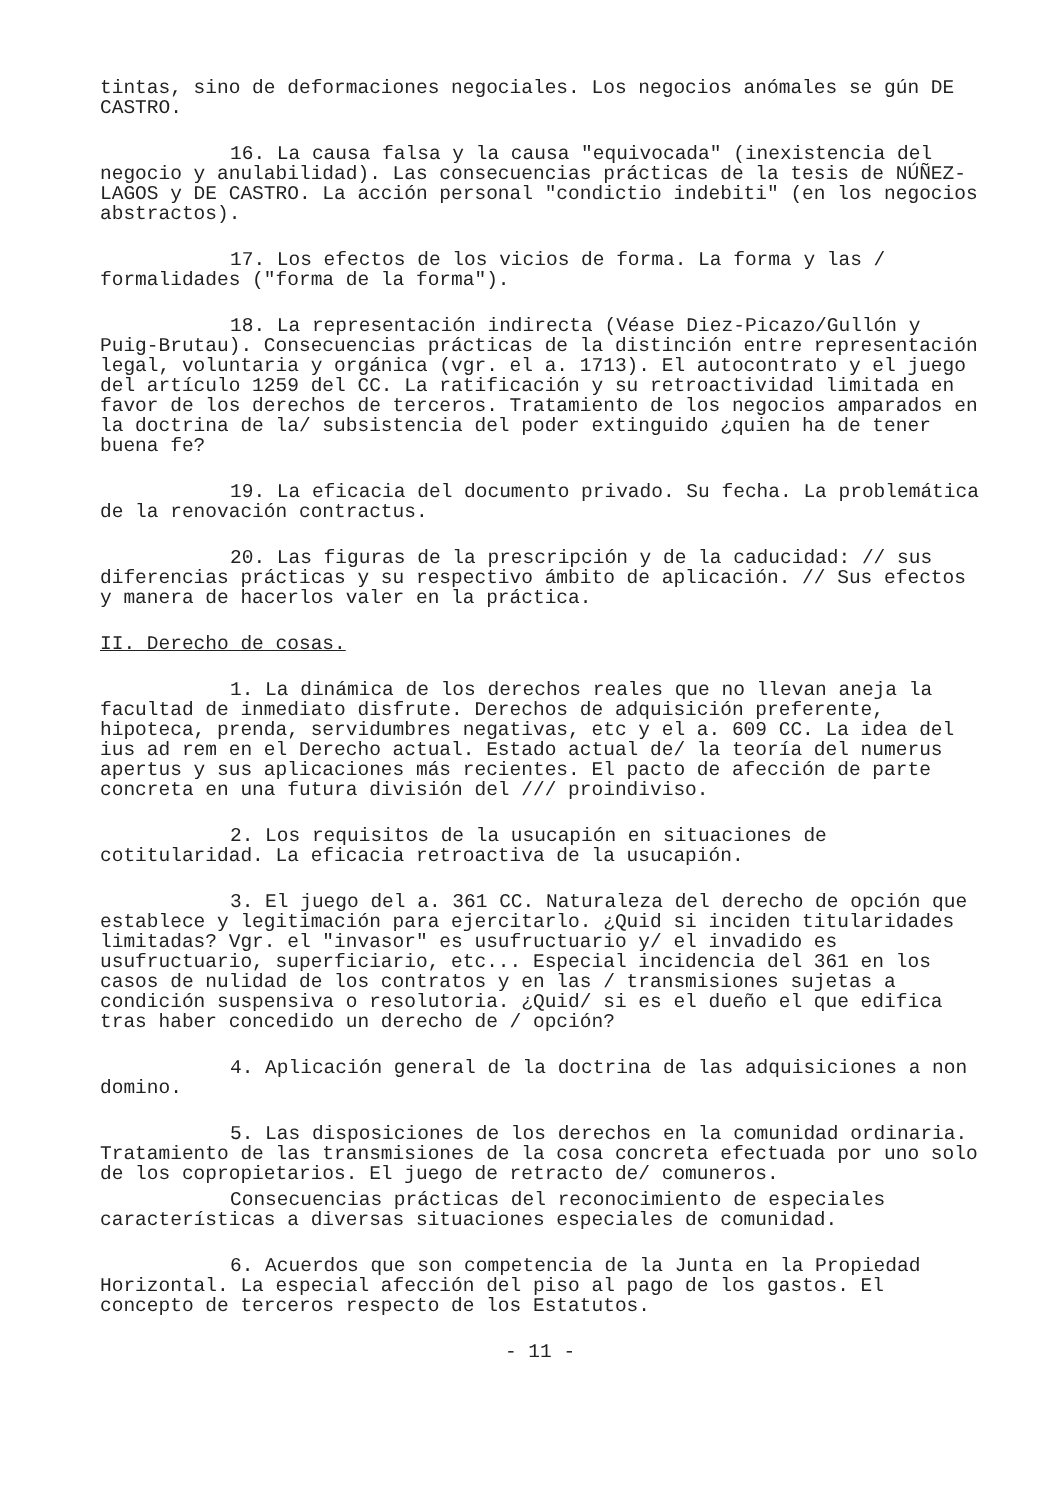tintas, sino de deformaciones negociales. Los negocios anómales se gún DE CASTRO.
16. La causa falsa y la causa "equivocada" (inexistencia del negocio y anulabilidad). Las consecuencias prácticas de la tesis de NÚÑEZ-LAGOS y DE CASTRO. La acción personal "condictio indebiti" (en los negocios abstractos).
17. Los efectos de los vicios de forma. La forma y las / formalidades ("forma de la forma").
18. La representación indirecta (Véase Diez-Picazo/Gullón y Puig-Brutau). Consecuencias prácticas de la distinción entre representación legal, voluntaria y orgánica (vgr. el a. 1713). El autocontrato y el juego del artículo 1259 del CC. La ratificación y su retroactividad limitada en favor de los derechos de terceros. Tratamiento de los negocios amparados en la doctrina de la/ subsistencia del poder extinguido ¿quien ha de tener buena fe?
19. La eficacia del documento privado. Su fecha. La problemática de la renovación contractus.
20. Las figuras de la prescripción y de la caducidad: // sus diferencias prácticas y su respectivo ámbito de aplicación. // Sus efectos y manera de hacerlos valer en la práctica.
II. Derecho de cosas.
1. La dinámica de los derechos reales que no llevan aneja la facultad de inmediato disfrute. Derechos de adquisición preferente, hipoteca, prenda, servidumbres negativas, etc y el a. 609 CC. La idea del ius ad rem en el Derecho actual. Estado actual de/ la teoría del numerus apertus y sus aplicaciones más recientes. El pacto de afección de parte concreta en una futura división del /// proindiviso.
2. Los requisitos de la usucapión en situaciones de cotitularidad. La eficacia retroactiva de la usucapión.
3. El juego del a. 361 CC. Naturaleza del derecho de opción que establece y legitimación para ejercitarlo. ¿Quid si inciden titularidades limitadas? Vgr. el "invasor" es usufructuario y/ el invadido es usufructuario, superficiario, etc... Especial incidencia del 361 en los casos de nulidad de los contratos y en las / transmisiones sujetas a condición suspensiva o resolutoria. ¿Quid/ si es el dueño el que edifica tras haber concedido un derecho de / opción?
4. Aplicación general de la doctrina de las adquisiciones a non domino.
5. Las disposiciones de los derechos en la comunidad ordinaria. Tratamiento de las transmisiones de la cosa concreta efectuada por uno solo de los copropietarios. El juego de retracto de/ comuneros.
Consecuencias prácticas del reconocimiento de especiales características a diversas situaciones especiales de comunidad.
6. Acuerdos que son competencia de la Junta en la Propiedad Horizontal. La especial afección del piso al pago de los gastos. El concepto de terceros respecto de los Estatutos.
- 11 -